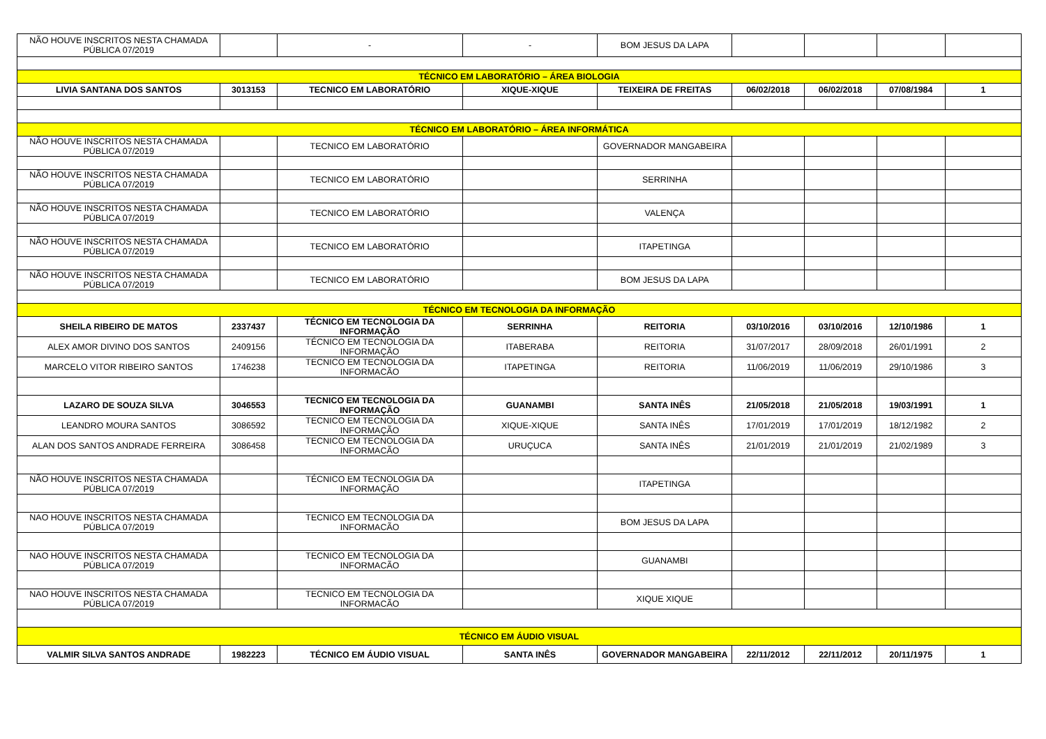| NÃO HOUVE INSCRITOS NESTA CHAMADA PÚBLICA 07/2019 | | - | - | BOM JESUS DA LAPA | | | | |
| TÉCNICO EM LABORATÓRIO – ÁREA BIOLOGIA | | | | | | | | |
| LIVIA SANTANA DOS SANTOS | 3013153 | TECNICO EM LABORATÓRIO | XIQUE-XIQUE | TEIXEIRA DE FREITAS | 06/02/2018 | 06/02/2018 | 07/08/1984 | 1 |
| TÉCNICO EM LABORATÓRIO – ÁREA INFORMÁTICA | | | | | | | | |
| NÃO HOUVE INSCRITOS NESTA CHAMADA PÚBLICA 07/2019 | | TECNICO EM LABORATÓRIO | | GOVERNADOR MANGABEIRA | | | | |
| NÃO HOUVE INSCRITOS NESTA CHAMADA PÚBLICA 07/2019 | | TECNICO EM LABORATÓRIO | | SERRINHA | | | | |
| NÃO HOUVE INSCRITOS NESTA CHAMADA PÚBLICA 07/2019 | | TECNICO EM LABORATÓRIO | | VALENÇA | | | | |
| NÃO HOUVE INSCRITOS NESTA CHAMADA PÚBLICA 07/2019 | | TECNICO EM LABORATÓRIO | | ITAPETINGA | | | | |
| NÃO HOUVE INSCRITOS NESTA CHAMADA PÚBLICA 07/2019 | | TECNICO EM LABORATÓRIO | | BOM JESUS DA LAPA | | | | |
| TÉCNICO EM TECNOLOGIA DA INFORMAÇÃO | | | | | | | | |
| SHEILA RIBEIRO DE MATOS | 2337437 | TÉCNICO EM TECNOLOGIA DA INFORMAÇÃO | SERRINHA | REITORIA | 03/10/2016 | 03/10/2016 | 12/10/1986 | 1 |
| ALEX AMOR DIVINO DOS SANTOS | 2409156 | TÉCNICO EM TECNOLOGIA DA INFORMAÇÃO | ITABERABA | REITORIA | 31/07/2017 | 28/09/2018 | 26/01/1991 | 2 |
| MARCELO VITOR RIBEIRO SANTOS | 1746238 | TECNICO EM TECNOLOGIA DA INFORMACÃO | ITAPETINGA | REITORIA | 11/06/2019 | 11/06/2019 | 29/10/1986 | 3 |
| LAZARO DE SOUZA SILVA | 3046553 | TECNICO EM TECNOLOGIA DA INFORMAÇÃO | GUANAMBI | SANTA INÊS | 21/05/2018 | 21/05/2018 | 19/03/1991 | 1 |
| LEANDRO MOURA SANTOS | 3086592 | TECNICO EM TECNOLOGIA DA INFORMAÇÃO | XIQUE-XIQUE | SANTA INÊS | 17/01/2019 | 17/01/2019 | 18/12/1982 | 2 |
| ALAN DOS SANTOS ANDRADE FERREIRA | 3086458 | TECNICO EM TECNOLOGIA DA INFORMACÃO | URUÇUCA | SANTA INÊS | 21/01/2019 | 21/01/2019 | 21/02/1989 | 3 |
| NÃO HOUVE INSCRITOS NESTA CHAMADA PÚBLICA 07/2019 | | TÉCNICO EM TECNOLOGIA DA INFORMAÇÃO | | ITAPETINGA | | | | |
| NAO HOUVE INSCRITOS NESTA CHAMADA PÚBLICA 07/2019 | | TECNICO EM TECNOLOGIA DA INFORMACÃO | | BOM JESUS DA LAPA | | | | |
| NAO HOUVE INSCRITOS NESTA CHAMADA PÚBLICA 07/2019 | | TECNICO EM TECNOLOGIA DA INFORMACÃO | | GUANAMBI | | | | |
| NAO HOUVE INSCRITOS NESTA CHAMADA PÚBLICA 07/2019 | | TECNICO EM TECNOLOGIA DA INFORMACÃO | | XIQUE XIQUE | | | | |
| TÉCNICO EM ÁUDIO VISUAL | | | | | | | | |
| VALMIR SILVA SANTOS ANDRADE | 1982223 | TÉCNICO EM ÁUDIO VISUAL | SANTA INÊS | GOVERNADOR MANGABEIRA | 22/11/2012 | 22/11/2012 | 20/11/1975 | 1 |